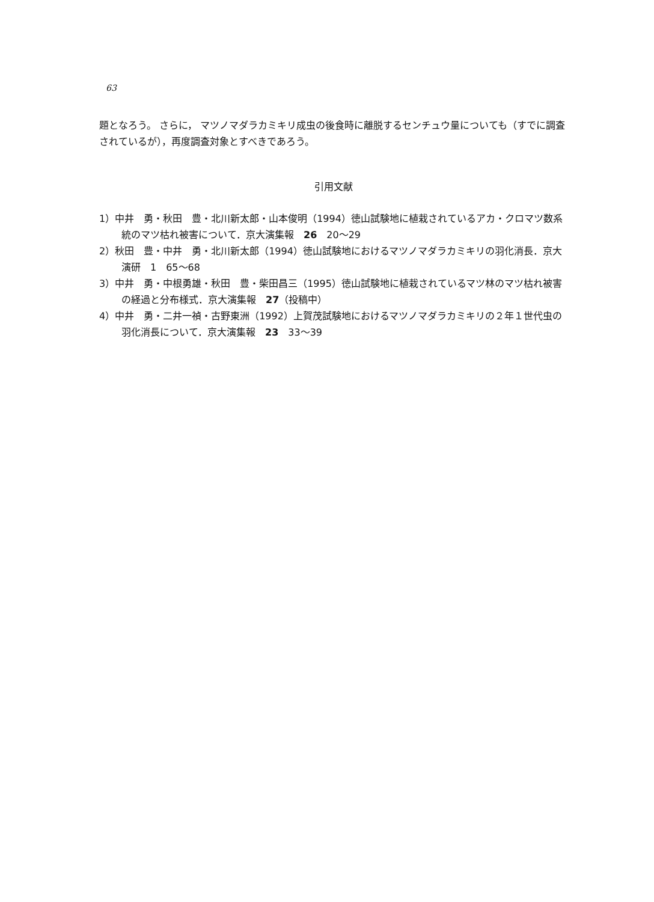63
題となろう。 さらに， マツノマダラカミキリ成虫の後食時に離脱するセンチュウ量についても（すでに調査されているが），再度調査対象とすべきであろう。
引用文献
1）中井　勇・秋田　豊・北川新太郎・山本俊明（1994）徳山試験地に植栽されているアカ・クロマツ数系統のマツ枯れ被害について．京大演集報　26　20～29
2）秋田　豊・中井　勇・北川新太郎（1994）徳山試験地におけるマツノマダラカミキリの羽化消長．京大演研　1　65～68
3）中井　勇・中根勇雄・秋田　豊・柴田昌三（1995）徳山試験地に植栽されているマツ林のマツ枯れ被害の経過と分布様式．京大演集報　27（投稿中）
4）中井　勇・二井一禎・古野東洲（1992）上賀茂試験地におけるマツノマダラカミキリの２年１世代虫の羽化消長について．京大演集報　23　33～39